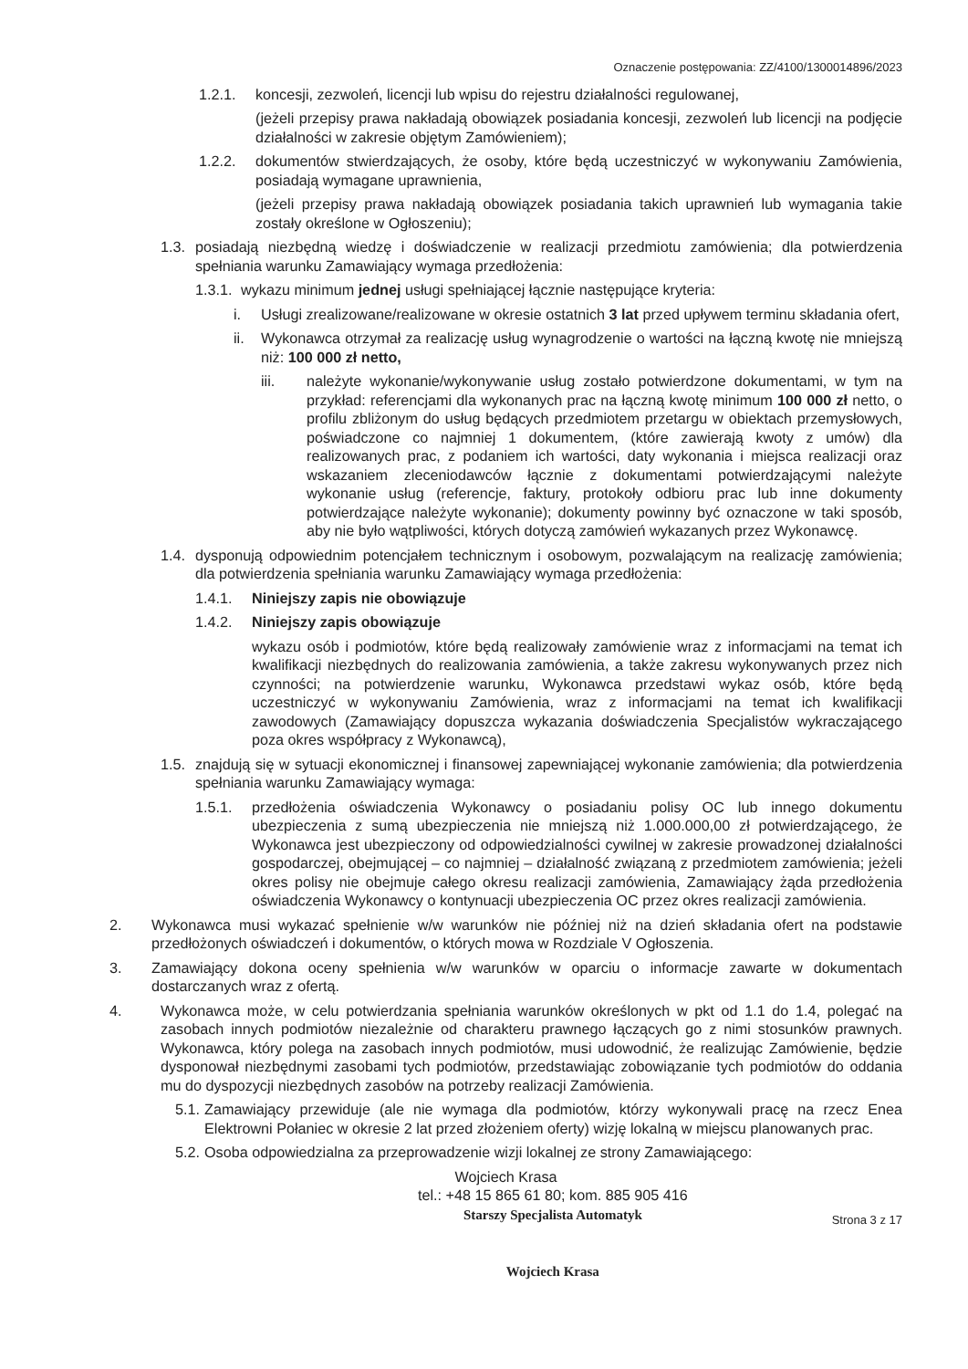Oznaczenie postępowania: ZZ/4100/1300014896/2023
1.2.1. koncesji, zezwoleń, licencji lub wpisu do rejestru działalności regulowanej,
(jeżeli przepisy prawa nakładają obowiązek posiadania koncesji, zezwoleń lub licencji na podjęcie działalności w zakresie objętym Zamówieniem);
1.2.2. dokumentów stwierdzających, że osoby, które będą uczestniczyć w wykonywaniu Zamówienia, posiadają wymagane uprawnienia,
(jeżeli przepisy prawa nakładają obowiązek posiadania takich uprawnień lub wymagania takie zostały określone w Ogłoszeniu);
1.3. posiadają niezbędną wiedzę i doświadczenie w realizacji przedmiotu zamówienia; dla potwierdzenia spełniania warunku Zamawiający wymaga przedłożenia:
1.3.1. wykazu minimum jednej usługi spełniającej łącznie następujące kryteria:
i. Usługi zrealizowane/realizowane w okresie ostatnich 3 lat przed upływem terminu składania ofert,
ii. Wykonawca otrzymał za realizację usług wynagrodzenie o wartości na łączną kwotę nie mniejszą niż: 100 000 zł netto,
iii. należyte wykonanie/wykonywanie usług zostało potwierdzone dokumentami, w tym na przykład: referencjami dla wykonanych prac na łączną kwotę minimum 100 000 zł netto, o profilu zbliżonym do usług będących przedmiotem przetargu w obiektach przemysłowych, poświadczone co najmniej 1 dokumentem, (które zawierają kwoty z umów) dla realizowanych prac, z podaniem ich wartości, daty wykonania i miejsca realizacji oraz wskazaniem zleceniodawców łącznie z dokumentami potwierdzającymi należyte wykonanie usług (referencje, faktury, protokoły odbioru prac lub inne dokumenty potwierdzające należyte wykonanie); dokumenty powinny być oznaczone w taki sposób, aby nie było wątpliwości, których dotyczą zamówień wykazanych przez Wykonawcę.
1.4. dysponują odpowiednim potencjałem technicznym i osobowym, pozwalającym na realizację zamówienia; dla potwierdzenia spełniania warunku Zamawiający wymaga przedłożenia:
1.4.1. Niniejszy zapis nie obowiązuje
1.4.2. Niniejszy zapis obowiązuje
wykazu osób i podmiotów, które będą realizowały zamówienie wraz z informacjami na temat ich kwalifikacji niezbędnych do realizowania zamówienia, a także zakresu wykonywanych przez nich czynności; na potwierdzenie warunku, Wykonawca przedstawi wykaz osób, które będą uczestniczyć w wykonywaniu Zamówienia, wraz z informacjami na temat ich kwalifikacji zawodowych (Zamawiający dopuszcza wykazania doświadczenia Specjalistów wykraczającego poza okres współpracy z Wykonawcą),
1.5. znajdują się w sytuacji ekonomicznej i finansowej zapewniającej wykonanie zamówienia; dla potwierdzenia spełniania warunku Zamawiający wymaga:
1.5.1. przedłożenia oświadczenia Wykonawcy o posiadaniu polisy OC lub innego dokumentu ubezpieczenia z sumą ubezpieczenia nie mniejszą niż 1.000.000,00 zł potwierdzającego, że Wykonawca jest ubezpieczony od odpowiedzialności cywilnej w zakresie prowadzonej działalności gospodarczej, obejmującej – co najmniej – działalność związaną z przedmiotem zamówienia; jeżeli okres polisy nie obejmuje całego okresu realizacji zamówienia, Zamawiający żąda przedłożenia oświadczenia Wykonawcy o kontynuacji ubezpieczenia OC przez okres realizacji zamówienia.
2. Wykonawca musi wykazać spełnienie w/w warunków nie później niż na dzień składania ofert na podstawie przedłożonych oświadczeń i dokumentów, o których mowa w Rozdziale V Ogłoszenia.
3. Zamawiający dokona oceny spełnienia w/w warunków w oparciu o informacje zawarte w dokumentach dostarczanych wraz z ofertą.
4. Wykonawca może, w celu potwierdzania spełniania warunków określonych w pkt od 1.1 do 1.4, polegać na zasobach innych podmiotów niezależnie od charakteru prawnego łączących go z nimi stosunków prawnych. Wykonawca, który polega na zasobach innych podmiotów, musi udowodnić, że realizując Zamówienie, będzie dysponował niezbędnymi zasobami tych podmiotów, przedstawiając zobowiązanie tych podmiotów do oddania mu do dyspozycji niezbędnych zasobów na potrzeby realizacji Zamówienia.
5.1. Zamawiający przewiduje (ale nie wymaga dla podmiotów, którzy wykonywali pracę na rzecz Enea Elektrowni Połaniec w okresie 2 lat przed złożeniem oferty) wizję lokalną w miejscu planowanych prac.
5.2. Osoba odpowiedzialna za przeprowadzenie wizji lokalnej ze strony Zamawiającego:
Wojciech Krasa
tel.: +48 15 865 61 80; kom. 885 905 416
Starszy Specjalista Automatyk
Wojciech Krasa Strona 3 z 17